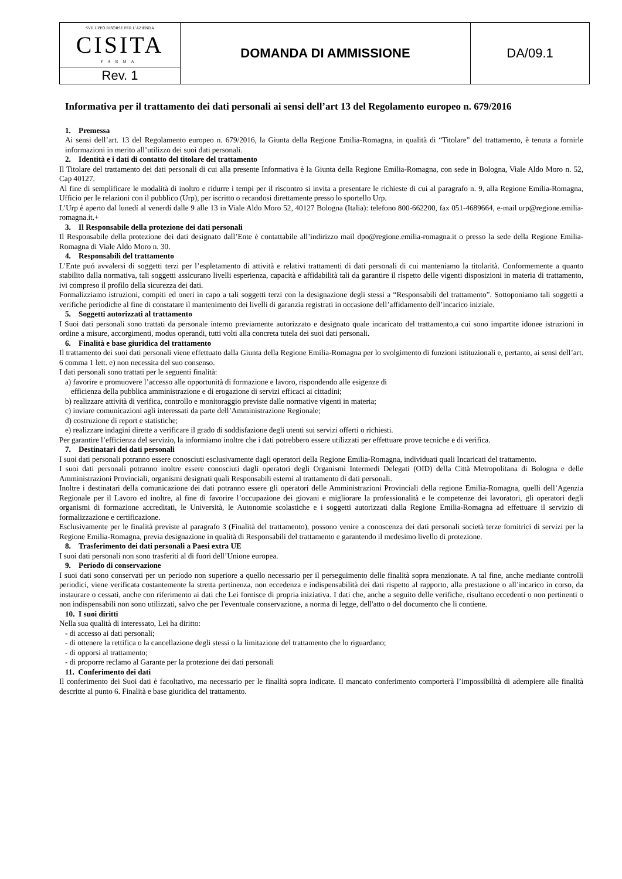| SVILUPPO RISORSE PER L'AZIENDA CISITA PARMA | DOMANDA DI AMMISSIONE | DA/09.1 |
| Rev. 1 | | |
Informativa per il trattamento dei dati personali ai sensi dell’art 13 del Regolamento europeo n. 679/2016
1. Premessa
Ai sensi dell’art. 13 del Regolamento europeo n. 679/2016, la Giunta della Regione Emilia-Romagna, in qualità di “Titolare” del trattamento, è tenuta a fornirle informazioni in merito all’utilizzo dei suoi dati personali.
2. Identità e i dati di contatto del titolare del trattamento
Il Titolare del trattamento dei dati personali di cui alla presente Informativa è la Giunta della Regione Emilia-Romagna, con sede in Bologna, Viale Aldo Moro n. 52, Cap 40127.
Al fine di semplificare le modalità di inoltro e ridurre i tempi per il riscontro si invita a presentare le richieste di cui al paragrafo n. 9, alla Regione Emilia-Romagna, Ufficio per le relazioni con il pubblico (Urp), per iscritto o recandosi direttamente presso lo sportello Urp.
L’Urp è aperto dal lunedí al venerdí dalle 9 alle 13 in Viale Aldo Moro 52, 40127 Bologna (Italia): telefono 800-662200, fax 051-4689664, e-mail urp@regione.emilia-romagna.it.+
3. Il Responsabile della protezione dei dati personali
Il Responsabile della protezione dei dati designato dall’Ente è contattabile all’indirizzo mail dpo@regione.emilia-romagna.it o presso la sede della Regione Emilia-Romagna di Viale Aldo Moro n. 30.
4. Responsabili del trattamento
L’Ente puó avvalersi di soggetti terzi per l’espletamento di attività e relativi trattamenti di dati personali di cui manteniamo la titolarità. Conformemente a quanto stabilito dalla normativa, tali soggetti assicurano livelli esperienza, capacità e affidabilità tali da garantire il rispetto delle vigenti disposizioni in materia di trattamento, ivi compreso il profilo della sicurezza dei dati.
Formalizziamo istruzioni, compiti ed oneri in capo a tali soggetti terzi con la designazione degli stessi a “Responsabili del trattamento”. Sottoponiamo tali soggetti a verifiche periodiche al fine di constatare il mantenimento dei livelli di garanzia registrati in occasione dell’affidamento dell’incarico iniziale.
5. Soggetti autorizzati al trattamento
I Suoi dati personali sono trattati da personale interno previamente autorizzato e designato quale incaricato del trattamento,a cui sono impartite idonee istruzioni in ordine a misure, accorgimenti, modus operandi, tutti volti alla concreta tutela dei suoi dati personali.
6. Finalità e base giuridica del trattamento
Il trattamento dei suoi dati personali viene effettuato dalla Giunta della Regione Emilia-Romagna per lo svolgimento di funzioni istituzionali e, pertanto, ai sensi dell’art. 6 comma 1 lett. e) non necessita del suo consenso.
I dati personali sono trattati per le seguenti finalità:
a) favorire e promuovere l’accesso alle opportunità di formazione e lavoro, rispondendo alle esigenze di
efficienza della pubblica amministrazione e di erogazione di servizi efficaci ai cittadini;
b) realizzare attività di verifica, controllo e monitoraggio previste dalle normative vigenti in materia;
c) inviare comunicazioni agli interessati da parte dell’Amministrazione Regionale;
d) costruzione di report e statistiche;
e) realizzare indagini dirette a verificare il grado di soddisfazione degli utenti sui servizi offerti o richiesti.
Per garantire l’efficienza del servizio, la informiamo inoltre che i dati potrebbero essere utilizzati per effettuare prove tecniche e di verifica.
7. Destinatari dei dati personali
I suoi dati personali potranno essere conosciuti esclusivamente dagli operatori della Regione Emilia-Romagna, individuati quali Incaricati del trattamento.
I suoi dati personali potranno inoltre essere conosciuti dagli operatori degli Organismi Intermedi Delegati (OID) della Città Metropolitana di Bologna e delle Amministrazioni Provinciali, organismi designati quali Responsabili esterni al trattamento di dati personali.
Inoltre i destinatari della comunicazione dei dati potranno essere gli operatori delle Amministrazioni Provinciali della regione Emilia-Romagna, quelli dell’Agenzia Regionale per il Lavoro ed inoltre, al fine di favorire l’occupazione dei giovani e migliorare la professionalità e le competenze dei lavoratori, gli operatori degli organismi di formazione accreditati, le Università, le Autonomie scolastiche e i soggetti autorizzati dalla Regione Emilia-Romagna ad effettuare il servizio di formalizzazione e certificazione.
Esclusivamente per le finalità previste al paragrafo 3 (Finalità del trattamento), possono venire a conoscenza dei dati personali società terze fornitrici di servizi per la Regione Emilia-Romagna, previa designazione in qualità di Responsabili del trattamento e garantendo il medesimo livello di protezione.
8. Trasferimento dei dati personali a Paesi extra UE
I suoi dati personali non sono trasferiti al di fuori dell’Unione europea.
9. Periodo di conservazione
I suoi dati sono conservati per un periodo non superiore a quello necessario per il perseguimento delle finalità sopra menzionate. A tal fine, anche mediante controlli periodici, viene verificata costantemente la stretta pertinenza, non eccedenza e indispensabilità dei dati rispetto al rapporto, alla prestazione o all’incarico in corso, da instaurare o cessati, anche con riferimento ai dati che Lei fornisce di propria iniziativa. I dati che, anche a seguito delle verifiche, risultano eccedenti o non pertinenti o non indispensabili non sono utilizzati, salvo che per l'eventuale conservazione, a norma di legge, dell'atto o del documento che li contiene.
10. I suoi diritti
Nella sua qualità di interessato, Lei ha diritto:
- di accesso ai dati personali;
- di ottenere la rettifica o la cancellazione degli stessi o la limitazione del trattamento che lo riguardano;
- di opporsi al trattamento;
- di proporre reclamo al Garante per la protezione dei dati personali
11. Conferimento dei dati
Il conferimento dei Suoi dati è facoltativo, ma necessario per le finalità sopra indicate. Il mancato conferimento comporterà l’impossibilità di adempiere alle finalità descritte al punto 6. Finalità e base giuridica del trattamento.